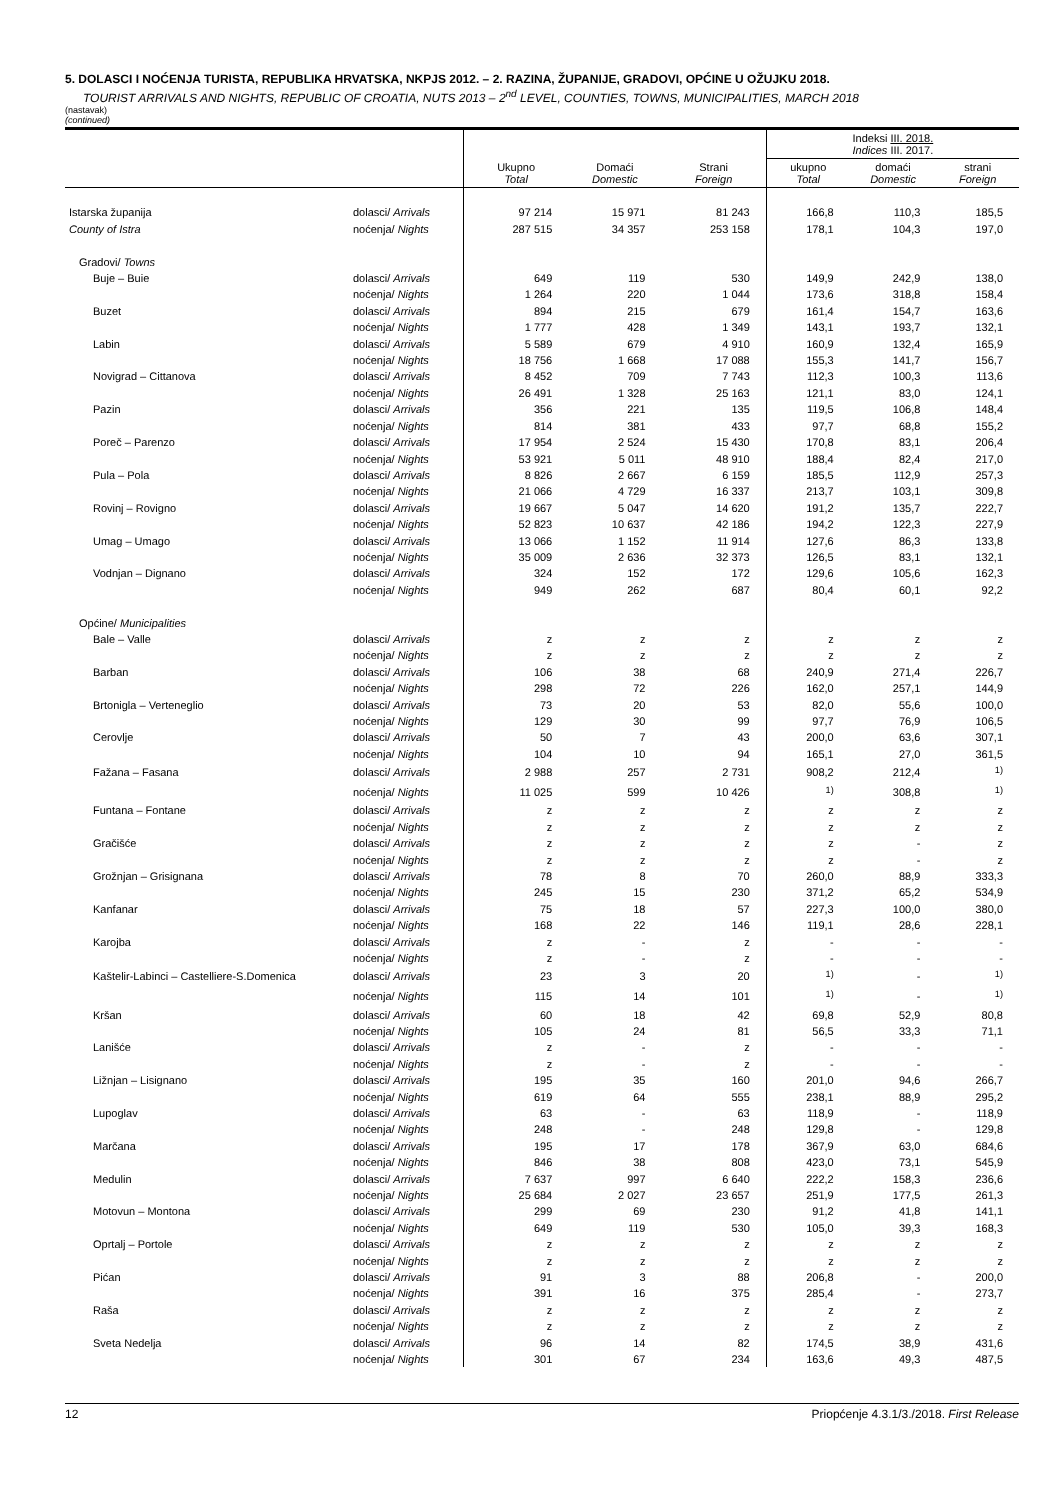5. DOLASCI I NOĆENJA TURISTA, REPUBLIKA HRVATSKA, NKPJS 2012. – 2. RAZINA, ŽUPANIJE, GRADOVI, OPĆINE U OŽUJKU 2018.
TOURIST ARRIVALS AND NIGHTS, REPUBLIC OF CROATIA, NUTS 2013 – 2<sup>nd</sup> LEVEL, COUNTIES, TOWNS, MUNICIPALITIES, MARCH 2018
(nastavak)
(continued)
| | | Ukupno Total | Domaći Domestic | Strani Foreign | Indeksi III. 2018. Indices III. 2017. | | |
| --- | --- | --- | --- | --- | --- | --- | --- |
| | | | | | ukupno Total | domaći Domestic | strani Foreign |
| Istarska županija | dolasci/ Arrivals | 97 214 | 15 971 | 81 243 | 166,8 | 110,3 | 185,5 |
| County of Istra | noćenja/ Nights | 287 515 | 34 357 | 253 158 | 178,1 | 104,3 | 197,0 |
| Gradovi/ Towns | | | | | | | |
| Buje – Buie | dolasci/ Arrivals | 649 | 119 | 530 | 149,9 | 242,9 | 138,0 |
| | noćenja/ Nights | 1 264 | 220 | 1 044 | 173,6 | 318,8 | 158,4 |
| Buzet | dolasci/ Arrivals | 894 | 215 | 679 | 161,4 | 154,7 | 163,6 |
| | noćenja/ Nights | 1 777 | 428 | 1 349 | 143,1 | 193,7 | 132,1 |
| Labin | dolasci/ Arrivals | 5 589 | 679 | 4 910 | 160,9 | 132,4 | 165,9 |
| | noćenja/ Nights | 18 756 | 1 668 | 17 088 | 155,3 | 141,7 | 156,7 |
| Novigrad – Cittanova | dolasci/ Arrivals | 8 452 | 709 | 7 743 | 112,3 | 100,3 | 113,6 |
| | noćenja/ Nights | 26 491 | 1 328 | 25 163 | 121,1 | 83,0 | 124,1 |
| Pazin | dolasci/ Arrivals | 356 | 221 | 135 | 119,5 | 106,8 | 148,4 |
| | noćenja/ Nights | 814 | 381 | 433 | 97,7 | 68,8 | 155,2 |
| Poreč – Parenzo | dolasci/ Arrivals | 17 954 | 2 524 | 15 430 | 170,8 | 83,1 | 206,4 |
| | noćenja/ Nights | 53 921 | 5 011 | 48 910 | 188,4 | 82,4 | 217,0 |
| Pula – Pola | dolasci/ Arrivals | 8 826 | 2 667 | 6 159 | 185,5 | 112,9 | 257,3 |
| | noćenja/ Nights | 21 066 | 4 729 | 16 337 | 213,7 | 103,1 | 309,8 |
| Rovinj – Rovigno | dolasci/ Arrivals | 19 667 | 5 047 | 14 620 | 191,2 | 135,7 | 222,7 |
| | noćenja/ Nights | 52 823 | 10 637 | 42 186 | 194,2 | 122,3 | 227,9 |
| Umag – Umago | dolasci/ Arrivals | 13 066 | 1 152 | 11 914 | 127,6 | 86,3 | 133,8 |
| | noćenja/ Nights | 35 009 | 2 636 | 32 373 | 126,5 | 83,1 | 132,1 |
| Vodnjan – Dignano | dolasci/ Arrivals | 324 | 152 | 172 | 129,6 | 105,6 | 162,3 |
| | noćenja/ Nights | 949 | 262 | 687 | 80,4 | 60,1 | 92,2 |
| Općine/ Municipalities | | | | | | | |
| Bale – Valle | dolasci/ Arrivals | z | z | z | z | z | z |
| | noćenja/ Nights | z | z | z | z | z | z |
| Barban | dolasci/ Arrivals | 106 | 38 | 68 | 240,9 | 271,4 | 226,7 |
| | noćenja/ Nights | 298 | 72 | 226 | 162,0 | 257,1 | 144,9 |
| Brtonigla – Verteneglio | dolasci/ Arrivals | 73 | 20 | 53 | 82,0 | 55,6 | 100,0 |
| | noćenja/ Nights | 129 | 30 | 99 | 97,7 | 76,9 | 106,5 |
| Cerovlje | dolasci/ Arrivals | 50 | 7 | 43 | 200,0 | 63,6 | 307,1 |
| | noćenja/ Nights | 104 | 10 | 94 | 165,1 | 27,0 | 361,5 |
| Fažana – Fasana | dolasci/ Arrivals | 2 988 | 257 | 2 731 | 908,2 | 212,4 | <sup>1)</sup> |
| | noćenja/ Nights | 11 025 | 599 | 10 426 | <sup>1)</sup> | 308,8 | <sup>1)</sup> |
| Funtana – Fontane | dolasci/ Arrivals | z | z | z | z | z | z |
| | noćenja/ Nights | z | z | z | z | z | z |
| Gračišće | dolasci/ Arrivals | z | z | z | z | - | z |
| | noćenja/ Nights | z | z | z | z | - | z |
| Grožnjan – Grisignana | dolasci/ Arrivals | 78 | 8 | 70 | 260,0 | 88,9 | 333,3 |
| | noćenja/ Nights | 245 | 15 | 230 | 371,2 | 65,2 | 534,9 |
| Kanfanar | dolasci/ Arrivals | 75 | 18 | 57 | 227,3 | 100,0 | 380,0 |
| | noćenja/ Nights | 168 | 22 | 146 | 119,1 | 28,6 | 228,1 |
| Karojba | dolasci/ Arrivals | z | - | z | - | - | - |
| | noćenja/ Nights | z | - | z | - | - | - |
| Kaštelir-Labinci – Castelliere-S.Domenica | dolasci/ Arrivals | 23 | 3 | 20 | <sup>1)</sup> | - | <sup>1)</sup> |
| | noćenja/ Nights | 115 | 14 | 101 | <sup>1)</sup> | - | <sup>1)</sup> |
| Kršan | dolasci/ Arrivals | 60 | 18 | 42 | 69,8 | 52,9 | 80,8 |
| | noćenja/ Nights | 105 | 24 | 81 | 56,5 | 33,3 | 71,1 |
| Lanišće | dolasci/ Arrivals | z | - | z | - | - | - |
| | noćenja/ Nights | z | - | z | - | - | - |
| Ližnjan – Lisignano | dolasci/ Arrivals | 195 | 35 | 160 | 201,0 | 94,6 | 266,7 |
| | noćenja/ Nights | 619 | 64 | 555 | 238,1 | 88,9 | 295,2 |
| Lupoglav | dolasci/ Arrivals | 63 | - | 63 | 118,9 | - | 118,9 |
| | noćenja/ Nights | 248 | - | 248 | 129,8 | - | 129,8 |
| Marčana | dolasci/ Arrivals | 195 | 17 | 178 | 367,9 | 63,0 | 684,6 |
| | noćenja/ Nights | 846 | 38 | 808 | 423,0 | 73,1 | 545,9 |
| Medulin | dolasci/ Arrivals | 7 637 | 997 | 6 640 | 222,2 | 158,3 | 236,6 |
| | noćenja/ Nights | 25 684 | 2 027 | 23 657 | 251,9 | 177,5 | 261,3 |
| Motovun – Montona | dolasci/ Arrivals | 299 | 69 | 230 | 91,2 | 41,8 | 141,1 |
| | noćenja/ Nights | 649 | 119 | 530 | 105,0 | 39,3 | 168,3 |
| Oprtalj – Portole | dolasci/ Arrivals | z | z | z | z | z | z |
| | noćenja/ Nights | z | z | z | z | z | z |
| Pićan | dolasci/ Arrivals | 91 | 3 | 88 | 206,8 | - | 200,0 |
| | noćenja/ Nights | 391 | 16 | 375 | 285,4 | - | 273,7 |
| Raša | dolasci/ Arrivals | z | z | z | z | z | z |
| | noćenja/ Nights | z | z | z | z | z | z |
| Sveta Nedelja | dolasci/ Arrivals | 96 | 14 | 82 | 174,5 | 38,9 | 431,6 |
| | noćenja/ Nights | 301 | 67 | 234 | 163,6 | 49,3 | 487,5 |
12 Priopćenje 4.3.1/3./2018. First Release